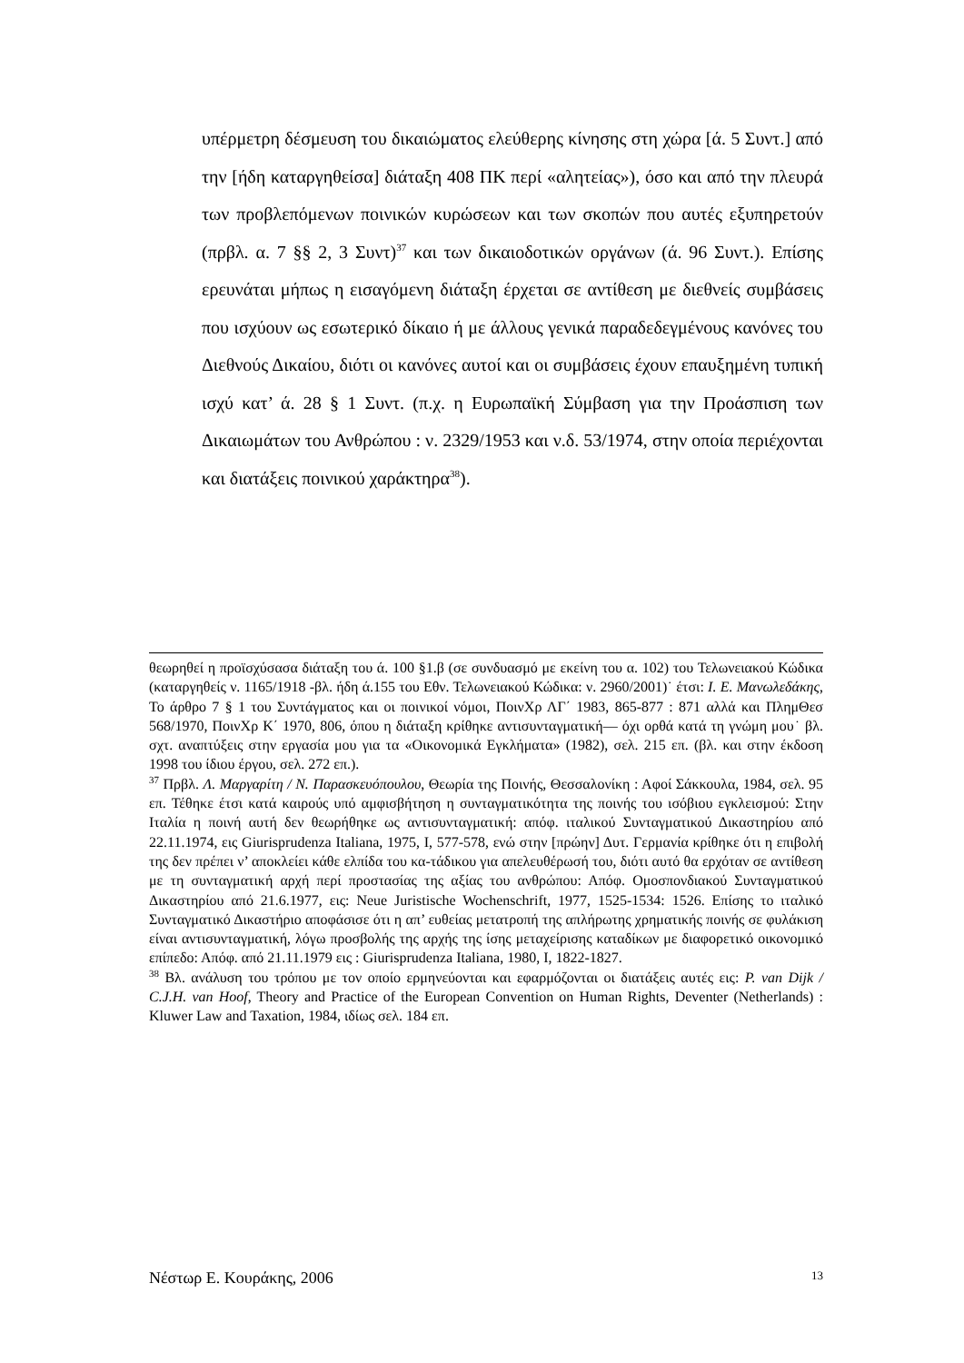υπέρμετρη δέσμευση του δικαιώματος ελεύθερης κίνησης στη χώρα [ά. 5 Συντ.] από την [ήδη καταργηθείσα] διάταξη 408 ΠΚ περί «αλητείας»), όσο και από την πλευρά των προβλεπόμενων ποινικών κυρώσεων και των σκοπών που αυτές εξυπηρετούν (πρβλ. α. 7 §§ 2, 3 Συντ)<sup>37</sup> και των δικαιοδοτικών οργάνων (ά. 96 Συντ.). Επίσης ερευνάται μήπως η εισαγόμενη διάταξη έρχεται σε αντίθεση με διεθνείς συμβάσεις που ισχύουν ως εσωτερικό δίκαιο ή με άλλους γενικά παραδεδεγμένους κανόνες του Διεθνούς Δικαίου, διότι οι κανόνες αυτοί και οι συμβάσεις έχουν επαυξημένη τυπική ισχύ κατ’ ά. 28 § 1 Συντ. (π.χ. η Ευρωπαϊκή Σύμβαση για την Προάσπιση των Δικαιωμάτων του Ανθρώπου : ν. 2329/1953 και ν.δ. 53/1974, στην οποία περιέχονται και διατάξεις ποινικού χαράκτηρα<sup>38</sup>).
θεωρηθεί η προϊσχύσασα διάταξη του ά. 100 §1.β (σε συνδυασμό με εκείνη του α. 102) του Τελωνειακού Κώδικα (καταργηθείς ν. 1165/1918 -βλ. ήδη ά.155 του Εθν. Τελωνειακού Κώδικα: ν. 2960/2001)˙ έτσι: Ι. Ε. Μανωλεδάκης, Το άρθρο 7 § 1 του Συντάγματος και οι ποινικοί νόμοι, ΠοινΧρ ΛΓ΄ 1983, 865-877 : 871 αλλά και ΠλημΘεσ 568/1970, ΠοινΧρ Κ΄ 1970, 806, όπου η διάταξη κρίθηκε αντισυνταγματική— όχι ορθά κατά τη γνώμη μου˙ βλ. σχτ. αναπτύξεις στην εργασία μου για τα «Οικονομικά Εγκλήματα» (1982), σελ. 215 επ. (βλ. και στην έκδοση 1998 του ίδιου έργου, σελ. 272 επ.).
<sup>37</sup> Πρβλ. Λ. Μαργαρίτη / Ν. Παρασκευόπουλου, Θεωρία της Ποινής, Θεσσαλονίκη : Αφοί Σάκκουλα, 1984, σελ. 95 επ. Τέθηκε έτσι κατά καιρούς υπό αμφισβήτηση η συνταγματικότητα της ποινής του ισόβιου εγκλεισμού: Στην Ιταλία η ποινή αυτή δεν θεωρήθηκε ως αντισυνταγματική: απόφ. ιταλικού Συνταγματικού Δικαστηρίου από 22.11.1974, εις Giurisprudenza Italiana, 1975, I, 577-578, ενώ στην [πρώην] Δυτ. Γερμανία κρίθηκε ότι η επιβολή της δεν πρέπει ν’ αποκλείει κάθε ελπίδα του κα-τάδικου για απελευθέρωσή του, διότι αυτό θα ερχόταν σε αντίθεση με τη συνταγματική αρχή περί προστασίας της αξίας του ανθρώπου: Απόφ. Ομοσπονδιακού Συνταγματικού Δικαστηρίου από 21.6.1977, εις: Neue Juristische Wochenschrift, 1977, 1525-1534: 1526. Επίσης το ιταλικό Συνταγματικό Δικαστήριο αποφάσισε ότι η απ’ ευθείας μετατροπή της απλήρωτης χρηματικής ποινής σε φυλάκιση είναι αντισυνταγματική, λόγω προσβολής της αρχής της ίσης μεταχείρισης καταδίκων με διαφορετικό οικονομικό επίπεδο: Απόφ. από 21.11.1979 εις : Giurisprudenza Italiana, 1980, I, 1822-1827.
<sup>38</sup> Βλ. ανάλυση του τρόπου με τον οποίο ερμηνεύονται και εφαρμόζονται οι διατάξεις αυτές εις: P. van Dijk / C.J.H. van Hoof, Theory and Practice of the European Convention on Human Rights, Deventer (Netherlands) : Kluwer Law and Taxation, 1984, ιδίως σελ. 184 επ.
Νέστωρ Ε. Κουράκης, 2006 13